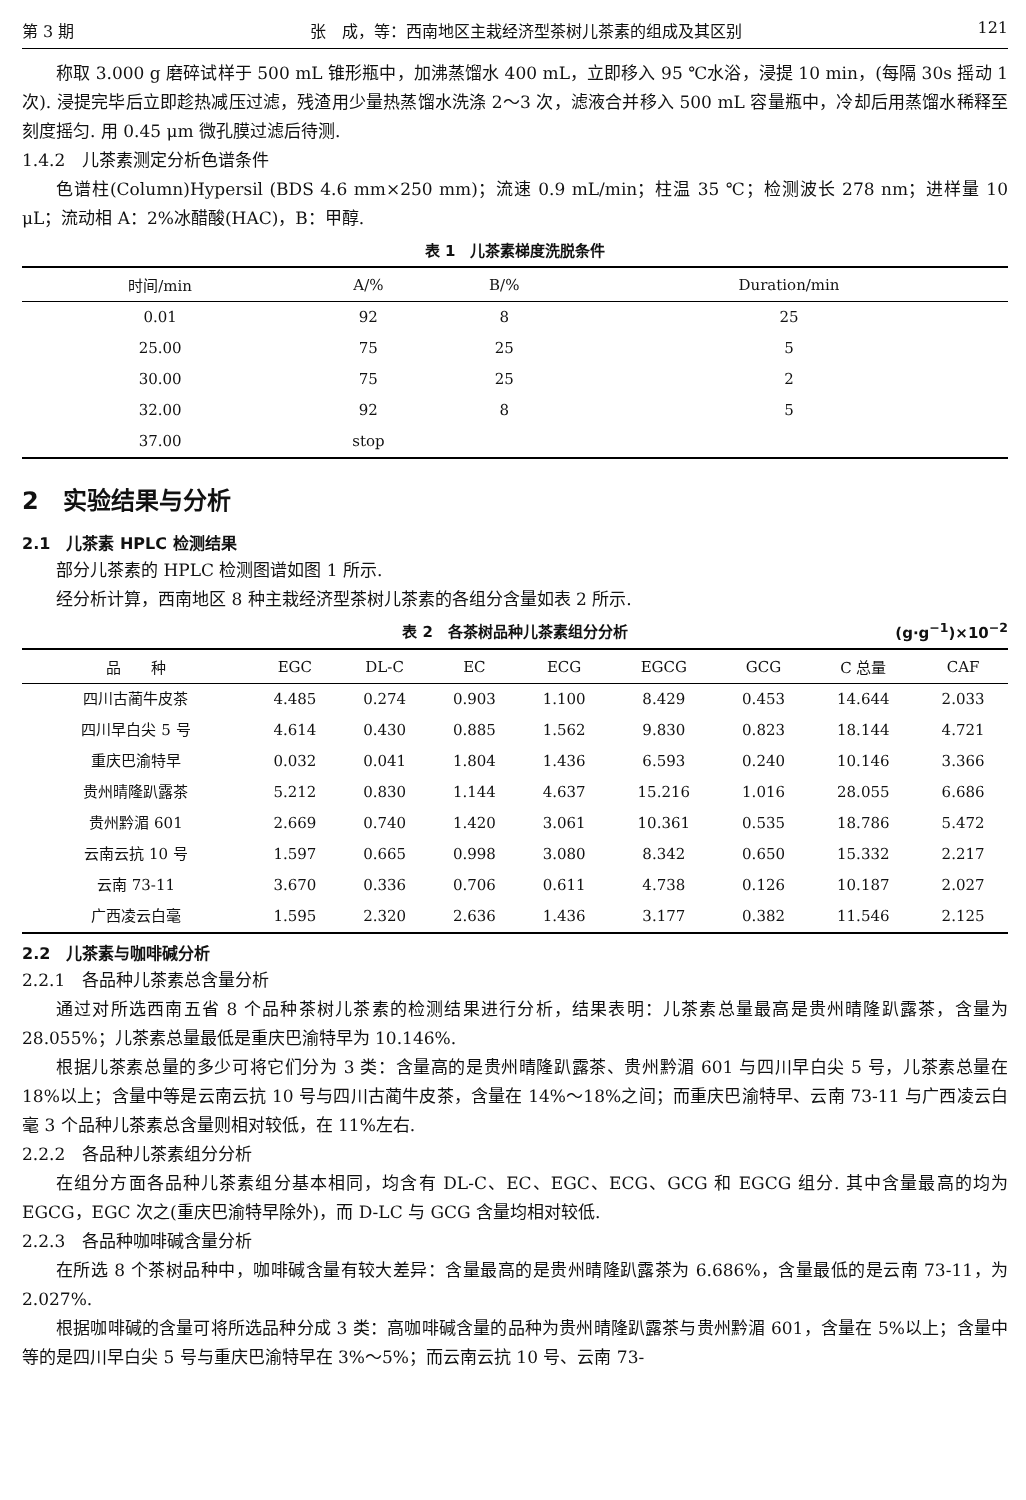第 3 期 张　成，等：西南地区主栽经济型茶树儿茶素的组成及其区别 121
称取 3.000 g 磨碎试样于 500 mL 锥形瓶中，加沸蒸馏水 400 mL，立即移入 95 ℃水浴，浸提 10 min，(每隔 30s 摇动 1 次). 浸提完毕后立即趁热减压过滤，残渣用少量热蒸馏水洗涤 2～3 次，滤液合并移入 500 mL 容量瓶中，冷却后用蒸馏水稀释至刻度摇匀. 用 0.45 μm 微孔膜过滤后待测.
1.4.2　儿茶素测定分析色谱条件
色谱柱(Column)Hypersil (BDS 4.6 mm×250 mm)；流速 0.9 mL/min；柱温 35 ℃；检测波长 278 nm；进样量 10 μL；流动相 A：2%冰醋酸(HAC)，B：甲醇.
表 1　儿茶素梯度洗脱条件
| 时间/min | A/% | B/% | Duration/min |
| --- | --- | --- | --- |
| 0.01 | 92 | 8 | 25 |
| 25.00 | 75 | 25 | 5 |
| 30.00 | 75 | 25 | 2 |
| 32.00 | 92 | 8 | 5 |
| 37.00 | stop | | |
2　实验结果与分析
2.1　儿茶素 HPLC 检测结果
部分儿茶素的 HPLC 检测图谱如图 1 所示.
经分析计算，西南地区 8 种主栽经济型茶树儿茶素的各组分含量如表 2 所示.
表 2　各茶树品种儿茶素组分分析 (g·g<sup>−1</sup>)×10<sup>−2</sup>
| 品 种 | EGC | DL-C | EC | ECG | EGCG | GCG | C 总量 | CAF |
| --- | --- | --- | --- | --- | --- | --- | --- | --- |
| 四川古蔺牛皮茶 | 4.485 | 0.274 | 0.903 | 1.100 | 8.429 | 0.453 | 14.644 | 2.033 |
| 四川早白尖 5 号 | 4.614 | 0.430 | 0.885 | 1.562 | 9.830 | 0.823 | 18.144 | 4.721 |
| 重庆巴渝特早 | 0.032 | 0.041 | 1.804 | 1.436 | 6.593 | 0.240 | 10.146 | 3.366 |
| 贵州晴隆趴露茶 | 5.212 | 0.830 | 1.144 | 4.637 | 15.216 | 1.016 | 28.055 | 6.686 |
| 贵州黔湄 601 | 2.669 | 0.740 | 1.420 | 3.061 | 10.361 | 0.535 | 18.786 | 5.472 |
| 云南云抗 10 号 | 1.597 | 0.665 | 0.998 | 3.080 | 8.342 | 0.650 | 15.332 | 2.217 |
| 云南 73-11 | 3.670 | 0.336 | 0.706 | 0.611 | 4.738 | 0.126 | 10.187 | 2.027 |
| 广西凌云白毫 | 1.595 | 2.320 | 2.636 | 1.436 | 3.177 | 0.382 | 11.546 | 2.125 |
2.2　儿茶素与咖啡碱分析
2.2.1　各品种儿茶素总含量分析
通过对所选西南五省 8 个品种茶树儿茶素的检测结果进行分析，结果表明：儿茶素总量最高是贵州晴隆趴露茶，含量为 28.055%；儿茶素总量最低是重庆巴渝特早为 10.146%.
根据儿茶素总量的多少可将它们分为 3 类：含量高的是贵州晴隆趴露茶、贵州黔湄 601 与四川早白尖 5 号，儿茶素总量在 18%以上；含量中等是云南云抗 10 号与四川古蔺牛皮茶，含量在 14%～18%之间；而重庆巴渝特早、云南 73-11 与广西凌云白毫 3 个品种儿茶素总含量则相对较低，在 11%左右.
2.2.2　各品种儿茶素组分分析
在组分方面各品种儿茶素组分基本相同，均含有 DL-C、EC、EGC、ECG、GCG 和 EGCG 组分. 其中含量最高的均为 EGCG，EGC 次之(重庆巴渝特早除外)，而 D-LC 与 GCG 含量均相对较低.
2.2.3　各品种咖啡碱含量分析
在所选 8 个茶树品种中，咖啡碱含量有较大差异：含量最高的是贵州晴隆趴露茶为 6.686%，含量最低的是云南 73-11，为 2.027%.
根据咖啡碱的含量可将所选品种分成 3 类：高咖啡碱含量的品种为贵州晴隆趴露茶与贵州黔湄 601，含量在 5%以上；含量中等的是四川早白尖 5 号与重庆巴渝特早在 3%～5%；而云南云抗 10 号、云南 73-